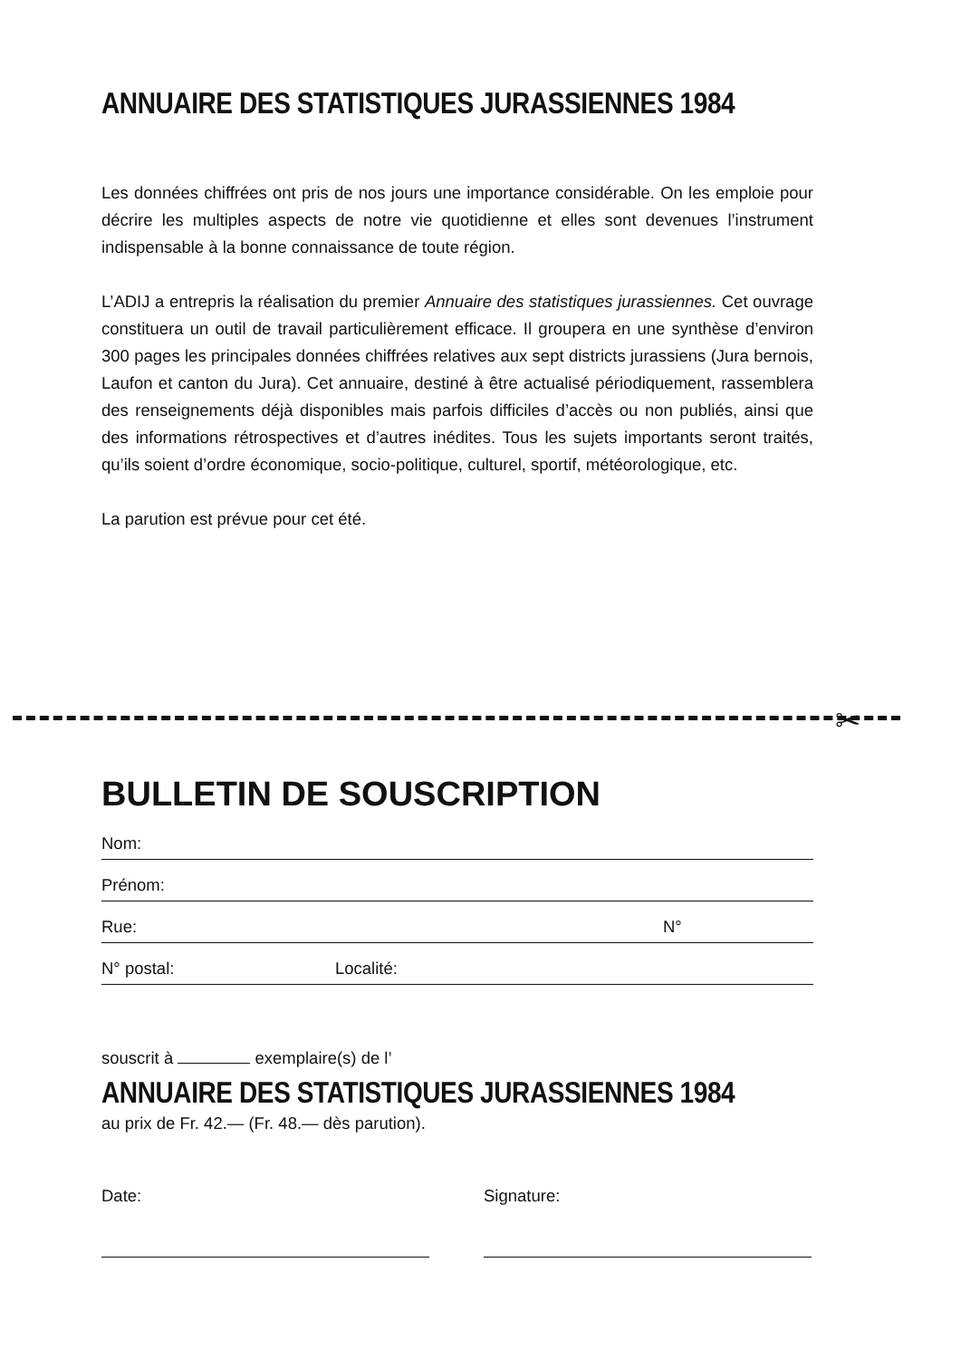ANNUAIRE DES STATISTIQUES JURASSIENNES 1984
Les données chiffrées ont pris de nos jours une importance considérable. On les emploie pour décrire les multiples aspects de notre vie quotidienne et elles sont devenues l’instrument indispensable à la bonne connaissance de toute région.
L’ADIJ a entrepris la réalisation du premier Annuaire des statistiques jurassiennes. Cet ouvrage constituera un outil de travail particulièrement efficace. Il groupera en une synthèse d’environ 300 pages les principales données chiffrées relatives aux sept districts jurassiens (Jura bernois, Laufon et canton du Jura). Cet annuaire, destiné à être actualisé périodiquement, rassemblera des renseignements déjà disponibles mais parfois difficiles d’accès ou non publiés, ainsi que des informations rétrospectives et d’autres inédites. Tous les sujets importants seront traités, qu’ils soient d’ordre économique, socio-politique, culturel, sportif, météorologique, etc.
La parution est prévue pour cet été.
✂
BULLETIN DE SOUSCRIPTION
Nom:
Prénom:
Rue: N°
N° postal: Localité:
souscrit à exemplaire(s) de l’
ANNUAIRE DES STATISTIQUES JURASSIENNES 1984
au prix de Fr. 42.— (Fr. 48.— dès parution).
Date: Signature: